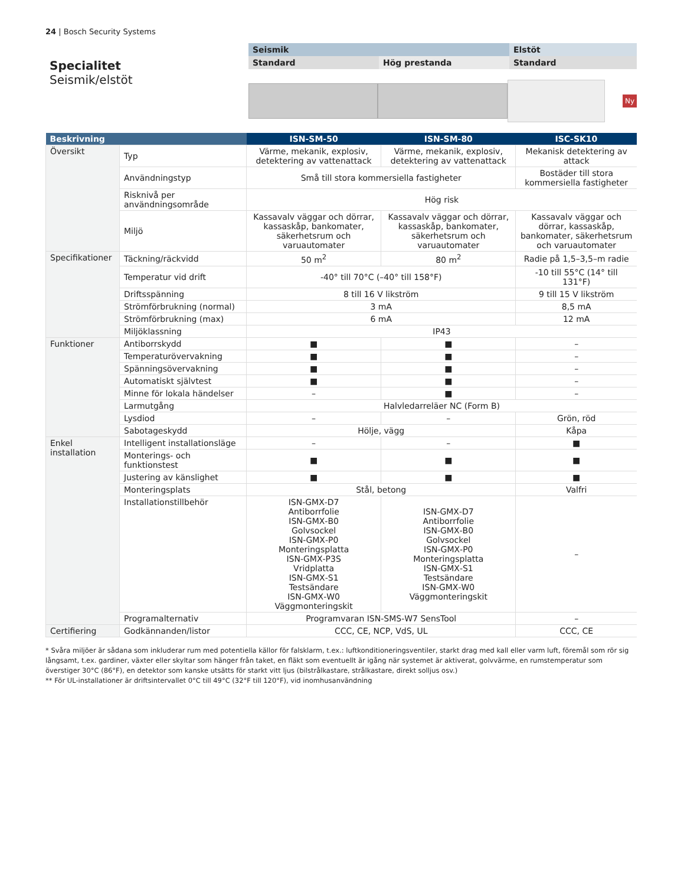24 | Bosch Security Systems
Specialitet
Seismik/elstöt
Seismik Elstöt
Standard Hög prestanda Standard
Ny
| Beskrivning | | ISN‑SM‑50 | ISN‑SM‑80 | ISC‑SK10 |
| --- | --- | --- | --- | --- |
| Översikt | Typ | Värme, mekanik, explosiv, detektering av vattenattack | Värme, mekanik, explosiv, detektering av vattenattack | Mekanisk detektering av attack |
| | Användningstyp | Små till stora kommersiella fastigheter | | Bostäder till stora kommersiella fastigheter |
| | Risknivå per användningsområde | Hög risk | | |
| | Miljö | Kassavalv väggar och dörrar, kassaskåp, bankomater, säkerhetsrum och varuautomater | Kassavalv väggar och dörrar, kassaskåp, bankomater, säkerhetsrum och varuautomater | Kassavalv väggar och dörrar, kassaskåp, bankomater, säkerhetsrum och varuautomater |
| Specifikationer | Täckning/räckvidd | 50 m<sup>2</sup> | 80 m<sup>2</sup> | Radie på 1,5–3,5–m radie |
| | Temperatur vid drift | -40° till 70°C (–40° till 158°F) | | -10 till 55°C (14° till 131°F) |
| | Driftsspänning | 8 till 16 V likström | | 9 till 15 V likström |
| | Strömförbrukning (normal) | 3 mA | | 8,5 mA |
| | Strömförbrukning (max) | 6 mA | | 12 mA |
| | Miljöklassning | IP43 | | |
| Funktioner | Antiborrskydd | ■ | ■ | – |
| | Temperaturövervakning | ■ | ■ | – |
| | Spänningsövervakning | ■ | ■ | – |
| | Automatiskt självtest | ■ | ■ | – |
| | Minne för lokala händelser | – | ■ | – |
| | Larmutgång | Halvledarreläer NC (Form B) | | |
| | Lysdiod | – | – | Grön, röd |
| | Sabotageskydd | Hölje, vägg | | Kåpa |
| Enkel installation | Intelligent installationsläge | – | – | ■ |
| | Monterings- och funktionstest | ■ | ■ | ■ |
| | Justering av känslighet | ■ | ■ | ■ |
| | Monteringsplats | Stål, betong | | Valfri |
| | Installationstillbehör | ISN‑GMX‑D7 Antiborrfolie ISN‑GMX‑B0 Golvsockel ISN‑GMX‑P0 Monteringsplatta ISN‑GMX‑P3S Vridplatta ISN‑GMX‑S1 Testsändare ISN‑GMX‑W0 Väggmonteringskit | ISN‑GMX‑D7 Antiborrfolie ISN‑GMX‑B0 Golvsockel ISN‑GMX‑P0 Monteringsplatta ISN‑GMX‑S1 Testsändare ISN‑GMX‑W0 Väggmonteringskit | – |
| | Programalternativ | Programvaran ISN‑SMS‑W7 SensTool | | – |
| Certifiering | Godkännanden/listor | CCC, CE, NCP, VdS, UL | | CCC, CE |
* Svåra miljöer är sådana som inkluderar rum med potentiella källor för falsklarm, t.ex.: luftkonditioneringsventiler, starkt drag med kall eller varm luft, föremål som rör sig långsamt, t.ex. gardiner, växter eller skyltar som hänger från taket, en fläkt som eventuellt är igång när systemet är aktiverat, golvvärme, en rumstemperatur som överstiger 30°C (86°F), en detektor som kanske utsätts för starkt vitt ljus (bilstrålkastare, strålkastare, direkt solljus osv.)
** För UL-installationer är driftsintervallet 0°C till 49°C (32°F till 120°F), vid inomhusanvändning